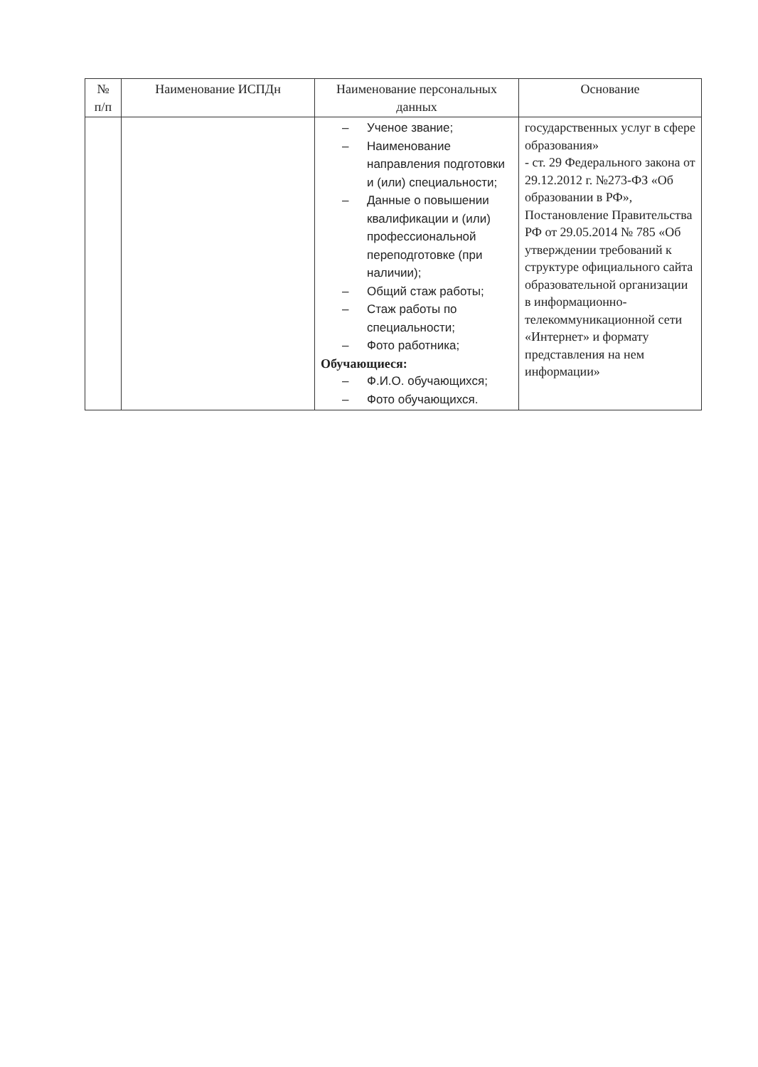| № п/п | Наименование ИСПДн | Наименование персональных данных | Основание |
| --- | --- | --- | --- |
| | | – Ученое звание; – Наименование направления подготовки и (или) специальности; – Данные о повышении квалификации и (или) профессиональной переподготовке (при наличии); – Общий стаж работы; – Стаж работы по специальности; – Фото работника; Обучающиеся: – Ф.И.О. обучающихся; – Фото обучающихся. | государственных услуг в сфере образования» - ст. 29 Федерального закона от 29.12.2012 г. №273-ФЗ «Об образовании в РФ», Постановление Правительства РФ от 29.05.2014 № 785 «Об утверждении требований к структуре официального сайта образовательной организации в информационно-телекоммуникационной сети «Интернет» и формату представления на нем информации» |